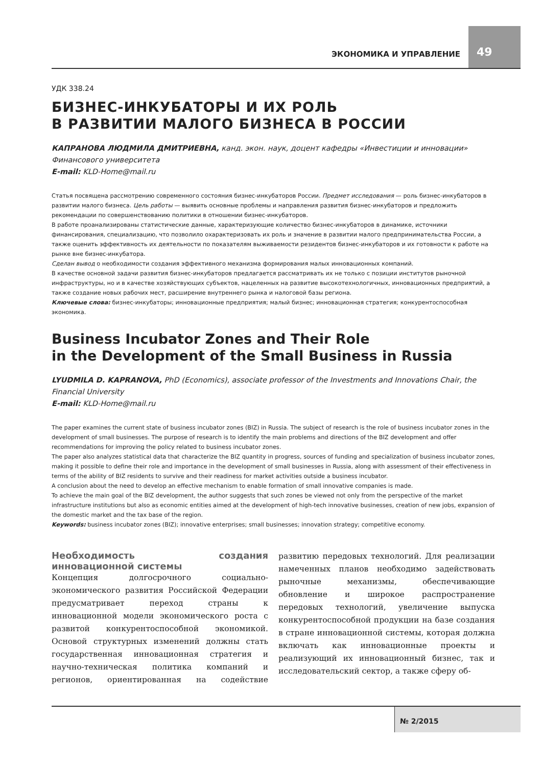ЭКОНОМИКА И УПРАВЛЕНИЕ
49
УДК 338.24
БИЗНЕС-ИНКУБАТОРЫ И ИХ РОЛЬ
В РАЗВИТИИ МАЛОГО БИЗНЕСА В РОССИИ
КАПРАНОВА ЛЮДМИЛА ДМИТРИЕВНА, канд. экон. наук, доцент кафедры «Инвестиции и инновации» Финансового университета
E-mail: KLD-Home@mail.ru
Статья посвящена рассмотрению современного состояния бизнес-инкубаторов России. Предмет исследования — роль бизнес-инкубаторов в развитии малого бизнеса. Цель работы — выявить основные проблемы и направления развития бизнес-инкубаторов и предложить рекомендации по совершенствованию политики в отношении бизнес-инкубаторов.
В работе проанализированы статистические данные, характеризующие количество бизнес-инкубаторов в динамике, источники финансирования, специализацию, что позволило охарактеризовать их роль и значение в развитии малого предпринимательства России, а также оценить эффективность их деятельности по показателям выживаемости резидентов бизнес-инкубаторов и их готовности к работе на рынке вне бизнес-инкубатора.
Сделан вывод о необходимости создания эффективного механизма формирования малых инновационных компаний.
В качестве основной задачи развития бизнес-инкубаторов предлагается рассматривать их не только с позиции институтов рыночной инфраструктуры, но и в качестве хозяйствующих субъектов, нацеленных на развитие высокотехнологичных, инновационных предприятий, а также создание новых рабочих мест, расширение внутреннего рынка и налоговой базы региона.
Ключевые слова: бизнес-инкубаторы; инновационные предприятия; малый бизнес; инновационная стратегия; конкурентоспособная экономика.
Business Incubator Zones and Their Role
in the Development of the Small Business in Russia
LYUDMILA D. KAPRANOVA, PhD (Economics), associate professor of the Investments and Innovations Chair, the Financial University
E-mail: KLD-Home@mail.ru
The paper examines the current state of business incubator zones (BIZ) in Russia. The subject of research is the role of business incubator zones in the development of small businesses. The purpose of research is to identify the main problems and directions of the BIZ development and offer recommendations for improving the policy related to business incubator zones.
The paper also analyzes statistical data that characterize the BIZ quantity in progress, sources of funding and specialization of business incubator zones, making it possible to define their role and importance in the development of small businesses in Russia, along with assessment of their effectiveness in terms of the ability of BIZ residents to survive and their readiness for market activities outside a business incubator.
A conclusion about the need to develop an effective mechanism to enable formation of small innovative companies is made.
To achieve the main goal of the BIZ development, the author suggests that such zones be viewed not only from the perspective of the market infrastructure institutions but also as economic entities aimed at the development of high-tech innovative businesses, creation of new jobs, expansion of the domestic market and the tax base of the region.
Keywords: business incubator zones (BIZ); innovative enterprises; small businesses; innovation strategy; competitive economy.
Необходимость создания инновационной системы
Концепция долгосрочного социально-экономического развития Российской Федерации предусматривает переход страны к инновационной модели экономического роста с развитой конкурентоспособной экономикой. Основой структурных изменений должны стать государственная инновационная стратегия и научно-техническая политика компаний и регионов, ориентированная на содействие развитию передовых технологий. Для реализации намеченных планов необходимо задействовать рыночные механизмы, обеспечивающие обновление и широкое распространение передовых технологий, увеличение выпуска конкурентоспособной продукции на базе создания в стране инновационной системы, которая должна включать как инновационные проекты и реализующий их инновационный бизнес, так и исследовательский сектор, а также сферу об-
№ 2/2015